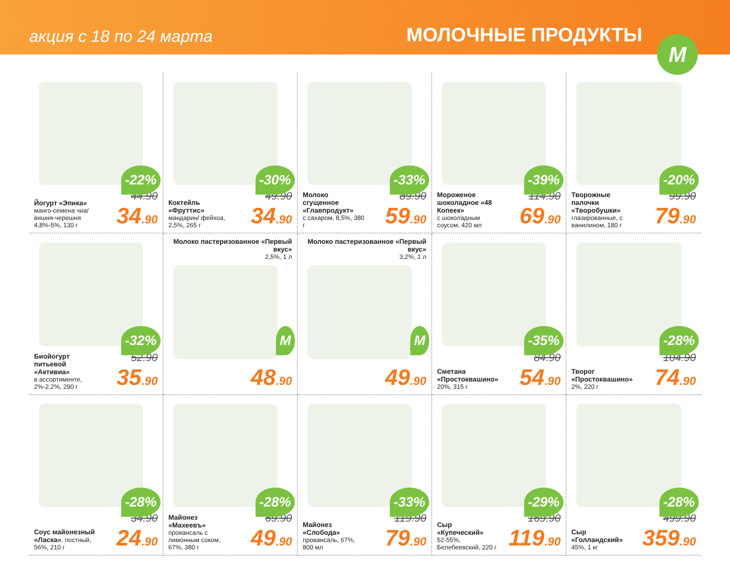акция с 18 по 24 марта
МОЛОЧНЫЕ ПРОДУКТЫ
M
-22%
Йогурт «Эпика»
манго-семена чиа/ вишня-черешня 4,8%-5%, 130 г
44.90
34.90
-30%
Коктейль «Фруттис»
мандарин/ фейхоа, 2,5%, 265 г
49.90
34.90
-33%
Молоко сгущенное «Главпродукт»
с сахаром, 8,5%, 380 г
89.90
59.90
-39%
Мороженое шоколадное «48 Копеек»
с шоколадным соусом, 420 мл
114.90
69.90
-20%
Творожные палочки «Творобушки»
глазированные, с ванилином, 180 г
99.90
79.90
-32%
Биойогурт питьевой «Активиа»
в ассортименте, 2%-2,2%, 290 г
52.90
35.90
Молоко пастеризованное «Первый вкус»
2,5%, 1 л
M
48.90
Молоко пастеризованное «Первый вкус»
3,2%, 1 л
M
49.90
-35%
Сметана «Простоквашино»
20%, 315 г
84.90
54.90
-28%
Творог «Простоквашино»
2%, 220 г
104.90
74.90
-28%
Соус майонезный «Ласка», постный, 56%, 210 г
34.90
24.90
-28%
Майонез «Махеевъ»
провансаль с лимонным соком, 67%, 380 г
69.90
49.90
-33%
Майонез «Слобода»
провансаль, 67%, 800 мл
119.90
79.90
-29%
Сыр «Купеческий»
52-55%, Белебеевский, 220 г
169.90
119.90
-28%
Сыр «Голландский»
45%, 1 кг
499.90
359.90